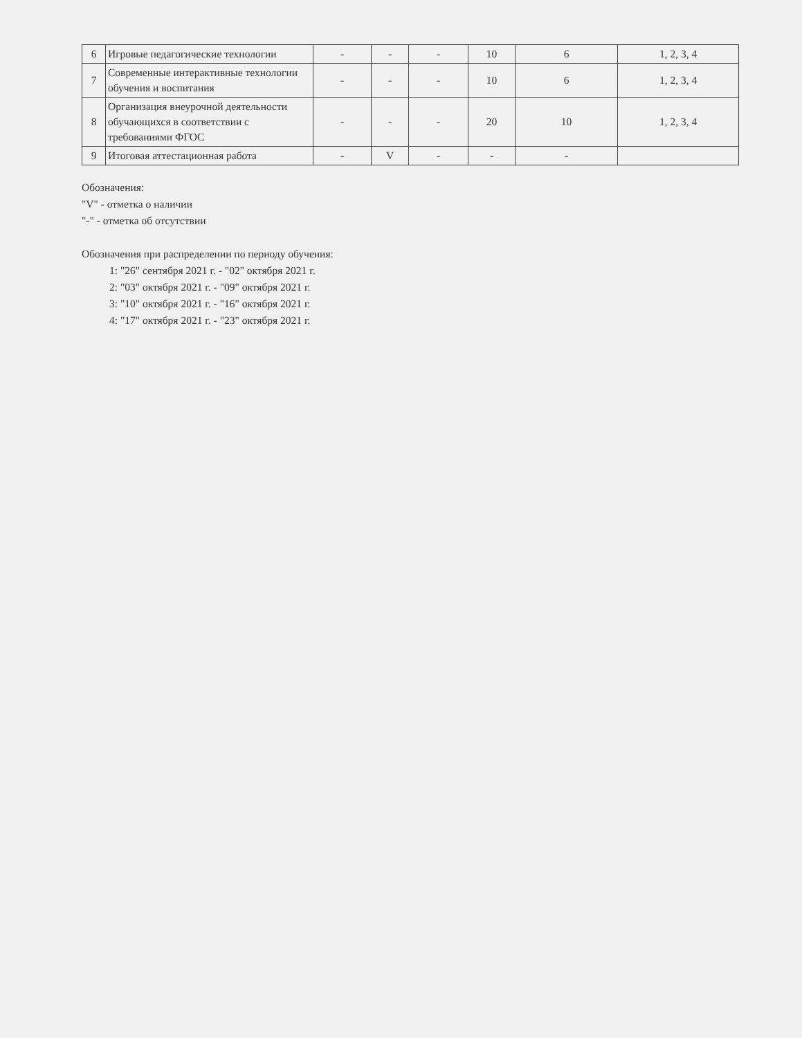| 6 | Игровые педагогические технологии | - | - | - | 10 | 6 | 1, 2, 3, 4 |
| 7 | Современные интерактивные технологии обучения и воспитания | - | - | - | 10 | 6 | 1, 2, 3, 4 |
| 8 | Организация внеурочной деятельности обучающихся в соответствии с требованиями ФГОС | - | - | - | 20 | 10 | 1, 2, 3, 4 |
| 9 | Итоговая аттестационная работа | - | V | - | - | - | |
Обозначения:
"V" - отметка о наличии
"-" - отметка об отсутствии
Обозначения при распределении по периоду обучения:
1: "26" сентября 2021 г. - "02" октября 2021 г.
2: "03" октября 2021 г. - "09" октября 2021 г.
3: "10" октября 2021 г. - "16" октября 2021 г.
4: "17" октября 2021 г. - "23" октября 2021 г.